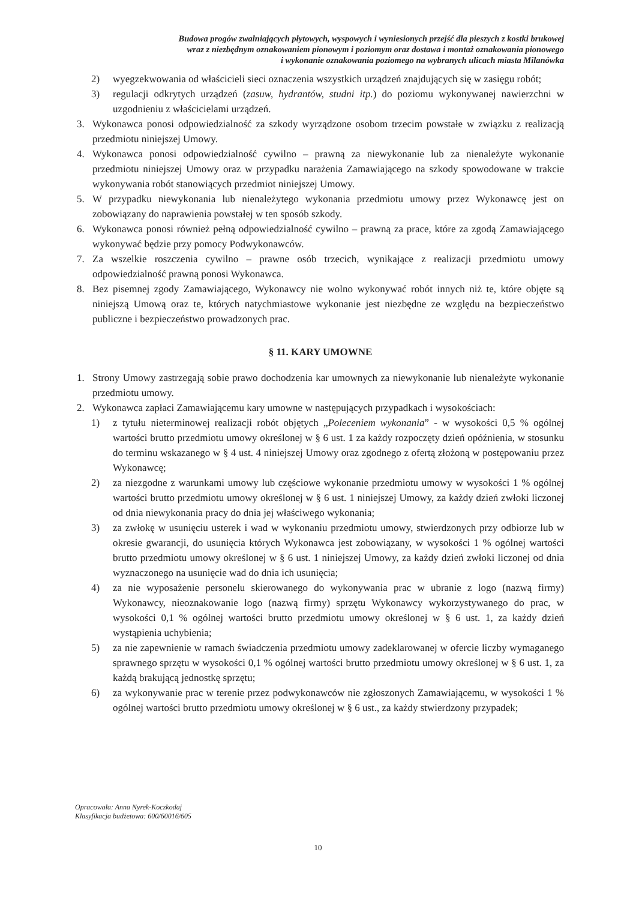Budowa progów zwalniających płytowych, wyspowych i wyniesionych przejść dla pieszych z kostki brukowej
wraz z niezbędnym oznakowaniem pionowym i poziomym oraz dostawa i montaż oznakowania pionowego
i wykonanie oznakowania poziomego na wybranych ulicach miasta Milanówka
2) wyegzekwowania od właścicieli sieci oznaczenia wszystkich urządzeń znajdujących się w zasięgu robót;
3) regulacji odkrytych urządzeń (zasuw, hydrantów, studni itp.) do poziomu wykonywanej nawierzchni w uzgodnieniu z właścicielami urządzeń.
3. Wykonawca ponosi odpowiedzialność za szkody wyrządzone osobom trzecim powstałe w związku z realizacją przedmiotu niniejszej Umowy.
4. Wykonawca ponosi odpowiedzialność cywilno – prawną za niewykonanie lub za nienależyte wykonanie przedmiotu niniejszej Umowy oraz w przypadku narażenia Zamawiającego na szkody spowodowane w trakcie wykonywania robót stanowiących przedmiot niniejszej Umowy.
5. W przypadku niewykonania lub nienależytego wykonania przedmiotu umowy przez Wykonawcę jest on zobowiązany do naprawienia powstałej w ten sposób szkody.
6. Wykonawca ponosi również pełną odpowiedzialność cywilno – prawną za prace, które za zgodą Zamawiającego wykonywać będzie przy pomocy Podwykonawców.
7. Za wszelkie roszczenia cywilno – prawne osób trzecich, wynikające z realizacji przedmiotu umowy odpowiedzialność prawną ponosi Wykonawca.
8. Bez pisemnej zgody Zamawiającego, Wykonawcy nie wolno wykonywać robót innych niż te, które objęte są niniejszą Umową oraz te, których natychmiastowe wykonanie jest niezbędne ze względu na bezpieczeństwo publiczne i bezpieczeństwo prowadzonych prac.
§ 11. KARY UMOWNE
1. Strony Umowy zastrzegają sobie prawo dochodzenia kar umownych za niewykonanie lub nienależyte wykonanie przedmiotu umowy.
2. Wykonawca zapłaci Zamawiającemu kary umowne w następujących przypadkach i wysokościach:
1) z tytułu nieterminowej realizacji robót objętych „Poleceniem wykonania” - w wysokości 0,5 % ogólnej wartości brutto przedmiotu umowy określonej w § 6 ust. 1 za każdy rozpoczęty dzień opóźnienia, w stosunku do terminu wskazanego w § 4 ust. 4 niniejszej Umowy oraz zgodnego z ofertą złożoną w postępowaniu przez Wykonawcę;
2) za niezgodne z warunkami umowy lub częściowe wykonanie przedmiotu umowy w wysokości 1 % ogólnej wartości brutto przedmiotu umowy określonej w § 6 ust. 1 niniejszej Umowy, za każdy dzień zwłoki liczonej od dnia niewykonania pracy do dnia jej właściwego wykonania;
3) za zwłokę w usunięciu usterek i wad w wykonaniu przedmiotu umowy, stwierdzonych przy odbiorze lub w okresie gwarancji, do usunięcia których Wykonawca jest zobowiązany, w wysokości 1 % ogólnej wartości brutto przedmiotu umowy określonej w § 6 ust. 1 niniejszej Umowy, za każdy dzień zwłoki liczonej od dnia wyznaczonego na usunięcie wad do dnia ich usunięcia;
4) za nie wyposażenie personelu skierowanego do wykonywania prac w ubranie z logo (nazwą firmy) Wykonawcy, nieoznakowanie logo (nazwą firmy) sprzętu Wykonawcy wykorzystywanego do prac, w wysokości 0,1 % ogólnej wartości brutto przedmiotu umowy określonej w § 6 ust. 1, za każdy dzień wystąpienia uchybienia;
5) za nie zapewnienie w ramach świadczenia przedmiotu umowy zadeklarowanej w ofercie liczby wymaganego sprawnego sprzętu w wysokości 0,1 % ogólnej wartości brutto przedmiotu umowy określonej w § 6 ust. 1, za każdą brakującą jednostkę sprzętu;
6) za wykonywanie prac w terenie przez podwykonawców nie zgłoszonych Zamawiającemu, w wysokości 1 % ogólnej wartości brutto przedmiotu umowy określonej w § 6 ust., za każdy stwierdzony przypadek;
Opracowała: Anna Nyrek-Koczkodaj
Klasyfikacja budżetowa: 600/60016/605
10